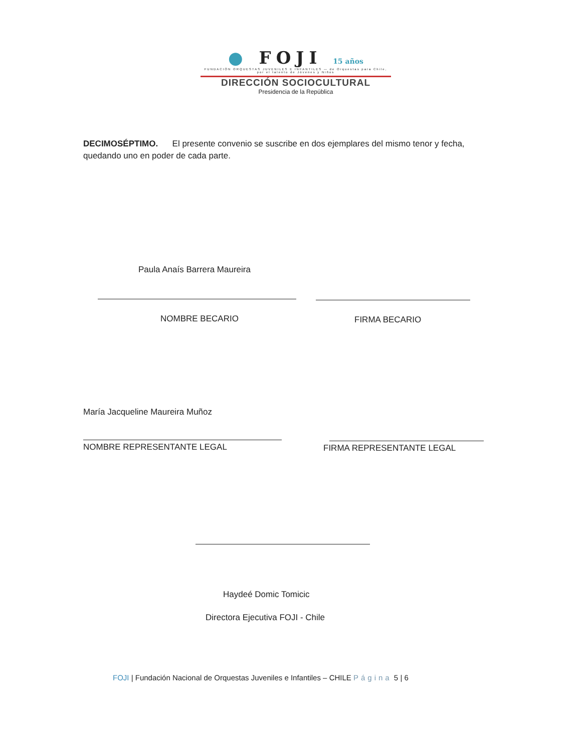● FOJI 15 años
FUNDACIÓN ORQUESTAS JUVENILES E INFANTILES — de Orquestas para Chile, por el talento de Jóvenes y Niños
DIRECCIÓN SOCIOCULTURAL
Presidencia de la República
DECIMOSÉPTIMO. El presente convenio se suscribe en dos ejemplares del mismo tenor y fecha, quedando uno en poder de cada parte.
Paula Anaís Barrera Maureira
NOMBRE BECARIO FIRMA BECARIO
María Jacqueline Maureira Muñoz
NOMBRE REPRESENTANTE LEGAL FIRMA REPRESENTANTE LEGAL
Haydeé Domic Tomicic
Directora Ejecutiva FOJI - Chile
FOJI | Fundación Nacional de Orquestas Juveniles e Infantiles – CHILE Página 5 | 6